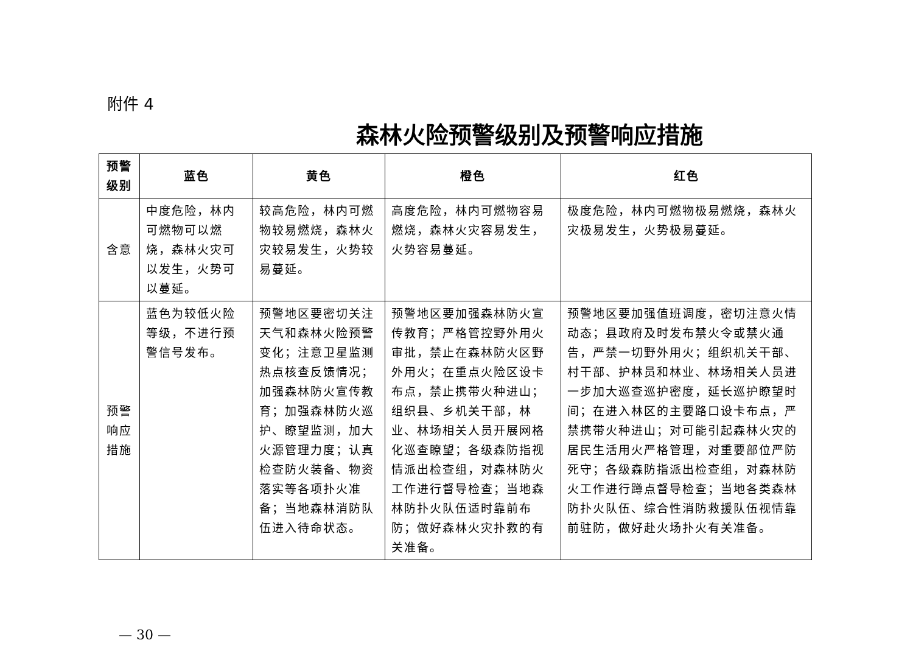附件 4
森林火险预警级别及预警响应措施
| 预警 级别 | 蓝色 | 黄色 | 橙色 | 红色 |
| --- | --- | --- | --- | --- |
| 含意 | 中度危险，林内可燃物可以燃烧，森林火灾可以发生，火势可以蔓延。 | 较高危险，林内可燃物较易燃烧，森林火灾较易发生，火势较易蔓延。 | 高度危险，林内可燃物容易燃烧，森林火灾容易发生，火势容易蔓延。 | 极度危险，林内可燃物极易燃烧，森林火灾极易发生，火势极易蔓延。 |
| 预警 响应 措施 | 蓝色为较低火险等级，不进行预警信号发布。 | 预警地区要密切关注天气和森林火险预警变化；注意卫星监测热点核查反馈情况；加强森林防火宣传教育；加强森林防火巡护、瞭望监测，加大火源管理力度；认真检查防火装备、物资落实等各项扑火准备；当地森林消防队伍进入待命状态。 | 预警地区要加强森林防火宣传教育；严格管控野外用火审批，禁止在森林防火区野外用火；在重点火险区设卡布点，禁止携带火种进山；组织县、乡机关干部，林业、林场相关人员开展网格化巡查瞭望；各级森防指视情派出检查组，对森林防火工作进行督导检查；当地森林防扑火队伍适时靠前布防；做好森林火灾扑救的有关准备。 | 预警地区要加强值班调度，密切注意火情动态；县政府及时发布禁火令或禁火通告，严禁一切野外用火；组织机关干部、村干部、护林员和林业、林场相关人员进一步加大巡查巡护密度，延长巡护瞭望时间；在进入林区的主要路口设卡布点，严禁携带火种进山；对可能引起森林火灾的居民生活用火严格管理，对重要部位严防死守；各级森防指派出检查组，对森林防火工作进行蹲点督导检查；当地各类森林防扑火队伍、综合性消防救援队伍视情靠前驻防，做好赴火场扑火有关准备。 |
— 30 —